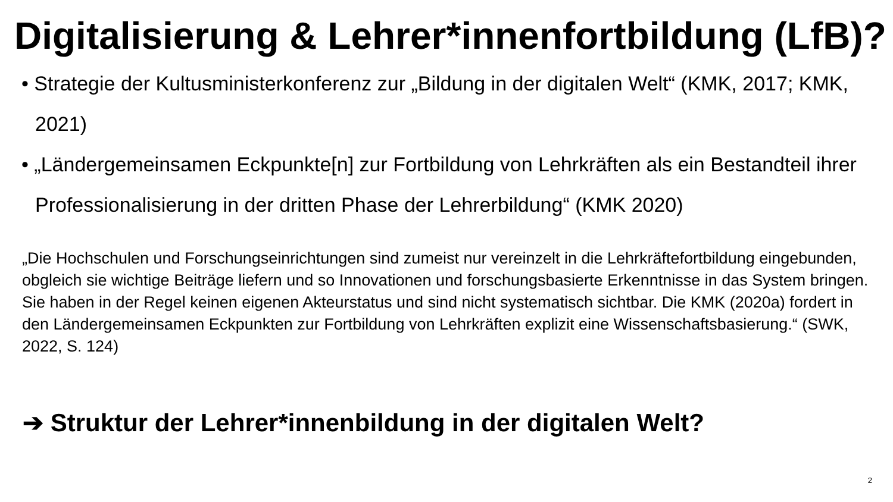Digitalisierung & Lehrer*innenfortbildung (LfB)?
• Strategie der Kultusministerkonferenz zur „Bildung in der digitalen Welt“ (KMK, 2017; KMK, 2021)
• „Ländergemeinsamen Eckpunkte[n] zur Fortbildung von Lehrkräften als ein Bestandteil ihrer Professionalisierung in der dritten Phase der Lehrerbildung“ (KMK 2020)
„Die Hochschulen und Forschungseinrichtungen sind zumeist nur vereinzelt in die Lehrkräftefortbildung eingebunden, obgleich sie wichtige Beiträge liefern und so Innovationen und forschungsbasierte Erkenntnisse in das System bringen. Sie haben in der Regel keinen eigenen Akteurstatus und sind nicht systematisch sichtbar. Die KMK (2020a) fordert in den Ländergemeinsamen Eckpunkten zur Fortbildung von Lehrkräften explizit eine Wissenschaftsbasierung.“ (SWK, 2022, S. 124)
➔ Struktur der Lehrer*innenbildung in der digitalen Welt?
2